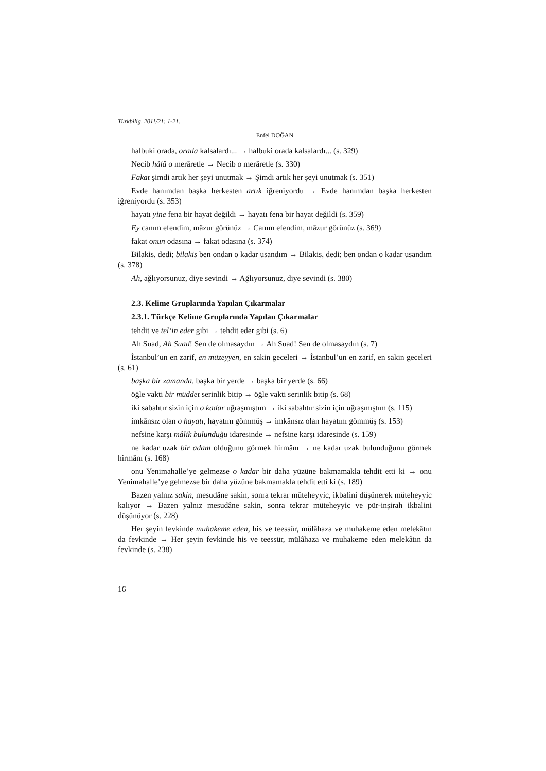Türkbilig, 2011/21: 1-21.
Enfel DOĞAN
halbuki orada, orada kalsalardı... → halbuki orada kalsalardı... (s. 329)
Necib hâlâ o merâretle → Necib o merâretle (s. 330)
Fakat şimdi artık her şeyi unutmak → Şimdi artık her şeyi unutmak (s. 351)
Evde hanımdan başka herkesten artık iğreniyordu → Evde hanımdan başka herkesten iğreniyordu (s. 353)
hayatı yine fena bir hayat değildi → hayatı fena bir hayat değildi (s. 359)
Ey canım efendim, mâzur görünüz → Canım efendim, mâzur görünüz (s. 369)
fakat onun odasına → fakat odasına (s. 374)
Bilakis, dedi; bilakis ben ondan o kadar usandım → Bilakis, dedi; ben ondan o kadar usandım (s. 378)
Ah, ağlıyorsunuz, diye sevindi → Ağlıyorsunuz, diye sevindi (s. 380)
2.3. Kelime Gruplarında Yapılan Çıkarmalar
2.3.1. Türkçe Kelime Gruplarında Yapılan Çıkarmalar
tehdit ve tel‘in eder gibi → tehdit eder gibi (s. 6)
Ah Suad, Ah Suad! Sen de olmasaydın → Ah Suad! Sen de olmasaydın (s. 7)
İstanbul’un en zarif, en müzeyyen, en sakin geceleri → İstanbul’un en zarif, en sakin geceleri (s. 61)
başka bir zamanda, başka bir yerde → başka bir yerde (s. 66)
öğle vakti bir müddet serinlik bitip → öğle vakti serinlik bitip (s. 68)
iki sabahtır sizin için o kadar uğraşmıştım → iki sabahtır sizin için uğraşmıştım (s. 115)
imkânsız olan o hayatı, hayatını gömmüş → imkânsız olan hayatını gömmüş (s. 153)
nefsine karşı mâlik bulunduğu idaresinde → nefsine karşı idaresinde (s. 159)
ne kadar uzak bir adam olduğunu görmek hirmânı → ne kadar uzak bulunduğunu görmek hirmânı (s. 168)
onu Yenimahalle’ye gelmezse o kadar bir daha yüzüne bakmamakla tehdit etti ki → onu Yenimahalle’ye gelmezse bir daha yüzüne bakmamakla tehdit etti ki (s. 189)
Bazen yalnız sakin, mesudâne sakin, sonra tekrar müteheyyic, ikbalini düşünerek müteheyyic kalıyor → Bazen yalnız mesudâne sakin, sonra tekrar müteheyyic ve pür-inşirah ikbalini düşünüyor (s. 228)
Her şeyin fevkinde muhakeme eden, his ve teessür, mülâhaza ve muhakeme eden melekâtın da fevkinde → Her şeyin fevkinde his ve teessür, mülâhaza ve muhakeme eden melekâtın da fevkinde (s. 238)
16